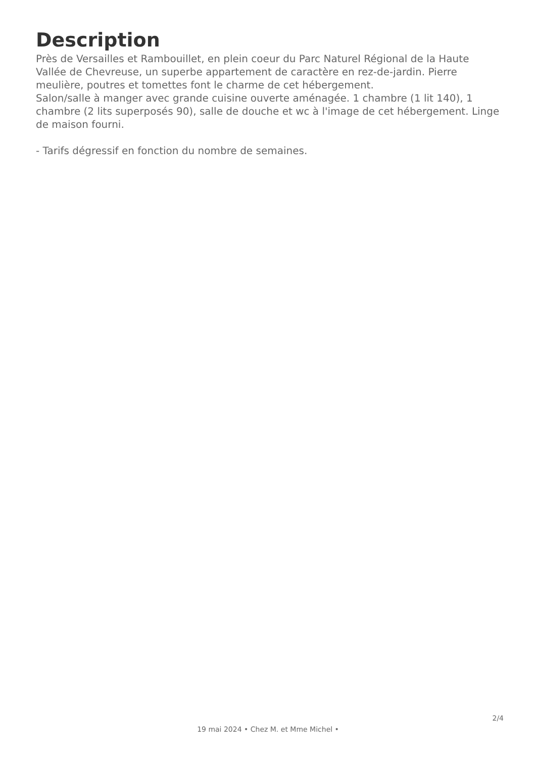Description
Près de Versailles et Rambouillet, en plein coeur du Parc Naturel Régional de la Haute Vallée de Chevreuse, un superbe appartement de caractère en rez-de-jardin. Pierre meulière, poutres et tomettes font le charme de cet hébergement.
Salon/salle à manger avec grande cuisine ouverte aménagée. 1 chambre (1 lit 140), 1 chambre (2 lits superposés 90), salle de douche et wc à l'image de cet hébergement. Linge de maison fourni.
- Tarifs dégressif en fonction du nombre de semaines.
2/4
19 mai 2024 • Chez M. et Mme Michel •